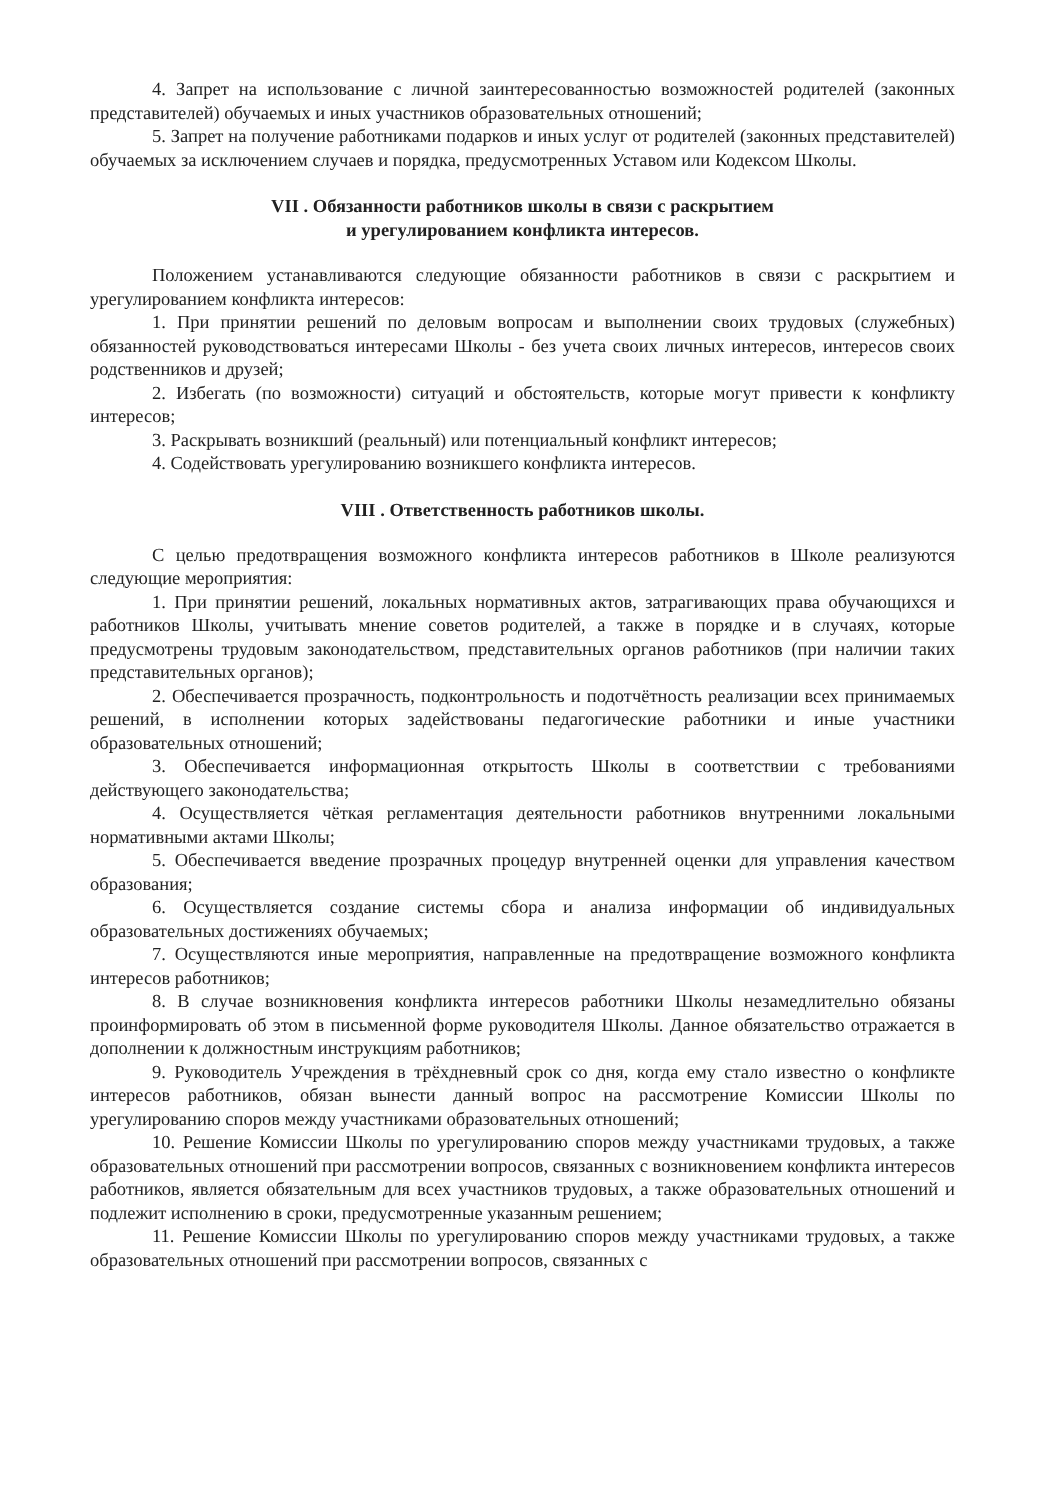4. Запрет на использование с личной заинтересованностью возможностей родителей (законных представителей) обучаемых и иных участников образовательных отношений;
5. Запрет на получение работниками подарков и иных услуг от родителей (законных представителей) обучаемых за исключением случаев и порядка, предусмотренных Уставом или Кодексом Школы.
VII . Обязанности работников школы в связи с раскрытием
и урегулированием конфликта интересов.
Положением устанавливаются следующие обязанности работников в связи с раскрытием и урегулированием конфликта интересов:
1. При принятии решений по деловым вопросам и выполнении своих трудовых (служебных) обязанностей руководствоваться интересами Школы - без учета своих личных интересов, интересов своих родственников и друзей;
2. Избегать (по возможности) ситуаций и обстоятельств, которые могут привести к конфликту интересов;
3. Раскрывать возникший (реальный) или потенциальный конфликт интересов;
4. Содействовать урегулированию возникшего конфликта интересов.
VIII . Ответственность работников школы.
С целью предотвращения возможного конфликта интересов работников в Школе реализуются следующие мероприятия:
1. При принятии решений, локальных нормативных актов, затрагивающих права обучающихся и работников Школы, учитывать мнение советов родителей, а также в порядке и в случаях, которые предусмотрены трудовым законодательством, представительных органов работников (при наличии таких представительных органов);
2. Обеспечивается прозрачность, подконтрольность и подотчётность реализации всех принимаемых решений, в исполнении которых задействованы педагогические работники и иные участники образовательных отношений;
3. Обеспечивается информационная открытость Школы в соответствии с требованиями действующего законодательства;
4. Осуществляется чёткая регламентация деятельности работников внутренними локальными нормативными актами Школы;
5. Обеспечивается введение прозрачных процедур внутренней оценки для управления качеством образования;
6. Осуществляется создание системы сбора и анализа информации об индивидуальных образовательных достижениях обучаемых;
7. Осуществляются иные мероприятия, направленные на предотвращение возможного конфликта интересов работников;
8. В случае возникновения конфликта интересов работники Школы незамедлительно обязаны проинформировать об этом в письменной форме руководителя Школы. Данное обязательство отражается в дополнении к должностным инструкциям работников;
9. Руководитель Учреждения в трёхдневный срок со дня, когда ему стало известно о конфликте интересов работников, обязан вынести данный вопрос на рассмотрение Комиссии Школы по урегулированию споров между участниками образовательных отношений;
10. Решение Комиссии Школы по урегулированию споров между участниками трудовых, а также образовательных отношений при рассмотрении вопросов, связанных с возникновением конфликта интересов работников, является обязательным для всех участников трудовых, а также образовательных отношений и подлежит исполнению в сроки, предусмотренные указанным решением;
11. Решение Комиссии Школы по урегулированию споров между участниками трудовых, а также образовательных отношений при рассмотрении вопросов, связанных с